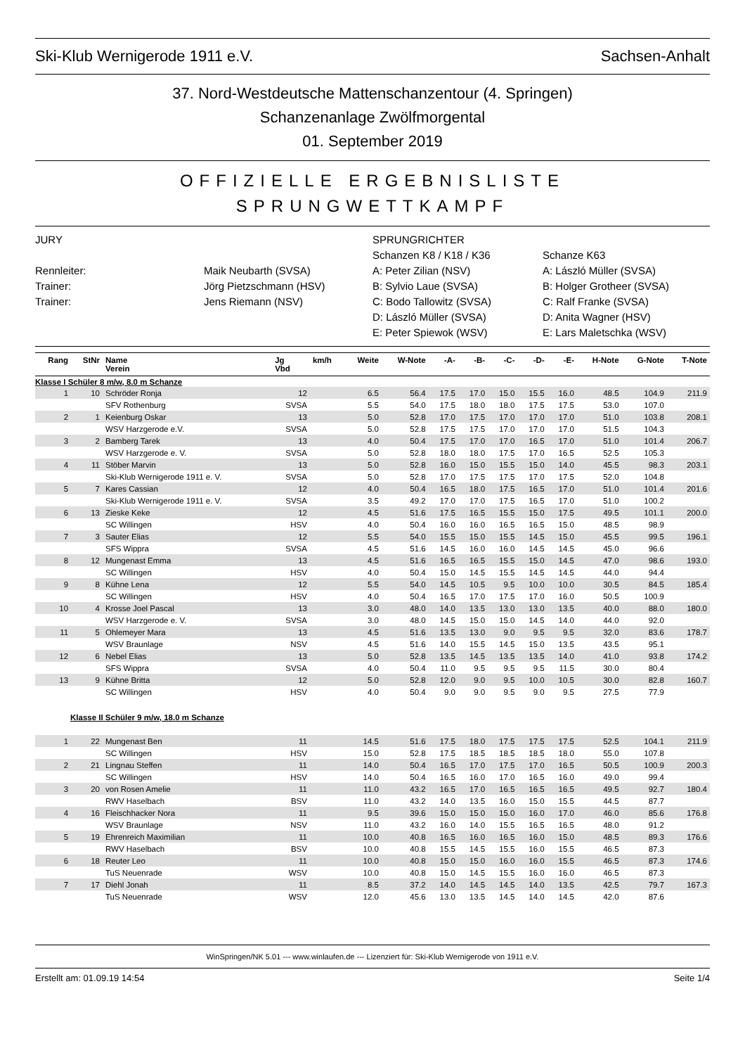Ski-Klub Wernigerode 1911 e.V. Sachsen-Anhalt
37. Nord-Westdeutsche Mattenschanzentour (4. Springen)
Schanzenanlage Zwölfmorgental
01. September 2019
OFFIZIELLE ERGEBNISLISTE
SPRUNGWETTKAMPF
JURY
SPRUNGRICHTER
Schanzen K8 / K18 / K36
Schanze K63
Rennleiter:
Maik Neubarth (SVSA)
A: Peter Zilian (NSV)
A: László Müller (SVSA)
Trainer:
Jörg Pietzschmann (HSV)
B: Sylvio Laue (SVSA)
B: Holger Grotheer (SVSA)
Trainer:
Jens Riemann (NSV)
C: Bodo Tallowitz (SVSA)
C: Ralf Franke (SVSA)
D: László Müller (SVSA)
D: Anita Wagner (HSV)
E: Peter Spiewok (WSV)
E: Lars Maletschka (WSV)
| Rang | StNr | Name Verein | Jg Vbd | km/h | Weite | W-Note | -A- | -B- | -C- | -D- | -E- | H-Note | G-Note | T-Note |
| --- | --- | --- | --- | --- | --- | --- | --- | --- | --- | --- | --- | --- | --- | --- |
| Klasse I Schüler 8 m/w, 8.0 m Schanze | | | | | | | | | | | | | | |
| 1 | 10 | Schröder Ronja | 12 | | 6.5 | 56.4 | 17.5 | 17.0 | 15.0 | 15.5 | 16.0 | 48.5 | 104.9 | 211.9 |
| | | SFV Rothenburg | SVSA | | 5.5 | 54.0 | 17.5 | 18.0 | 18.0 | 17.5 | 17.5 | 53.0 | 107.0 | |
| 2 | 1 | Keienburg Oskar | 13 | | 5.0 | 52.8 | 17.0 | 17.5 | 17.0 | 17.0 | 17.0 | 51.0 | 103.8 | 208.1 |
| | | WSV Harzgerode e.V. | SVSA | | 5.0 | 52.8 | 17.5 | 17.5 | 17.0 | 17.0 | 17.0 | 51.5 | 104.3 | |
| 3 | 2 | Bamberg Tarek | 13 | | 4.0 | 50.4 | 17.5 | 17.0 | 17.0 | 16.5 | 17.0 | 51.0 | 101.4 | 206.7 |
| | | WSV Harzgerode e. V. | SVSA | | 5.0 | 52.8 | 18.0 | 18.0 | 17.5 | 17.0 | 16.5 | 52.5 | 105.3 | |
| 4 | 11 | Stöber Marvin | 13 | | 5.0 | 52.8 | 16.0 | 15.0 | 15.5 | 15.0 | 14.0 | 45.5 | 98.3 | 203.1 |
| | | Ski-Klub Wernigerode 1911 e. V. | SVSA | | 5.0 | 52.8 | 17.0 | 17.5 | 17.5 | 17.0 | 17.5 | 52.0 | 104.8 | |
| 5 | 7 | Kares Cassian | 12 | | 4.0 | 50.4 | 16.5 | 18.0 | 17.5 | 16.5 | 17.0 | 51.0 | 101.4 | 201.6 |
| | | Ski-Klub Wernigerode 1911 e. V. | SVSA | | 3.5 | 49.2 | 17.0 | 17.0 | 17.5 | 16.5 | 17.0 | 51.0 | 100.2 | |
| 6 | 13 | Zieske Keke | 12 | | 4.5 | 51.6 | 17.5 | 16.5 | 15.5 | 15.0 | 17.5 | 49.5 | 101.1 | 200.0 |
| | | SC Willingen | HSV | | 4.0 | 50.4 | 16.0 | 16.0 | 16.5 | 16.5 | 15.0 | 48.5 | 98.9 | |
| 7 | 3 | Sauter Elias | 12 | | 5.5 | 54.0 | 15.5 | 15.0 | 15.5 | 14.5 | 15.0 | 45.5 | 99.5 | 196.1 |
| | | SFS Wippra | SVSA | | 4.5 | 51.6 | 14.5 | 16.0 | 16.0 | 14.5 | 14.5 | 45.0 | 96.6 | |
| 8 | 12 | Mungenast Emma | 13 | | 4.5 | 51.6 | 16.5 | 16.5 | 15.5 | 15.0 | 14.5 | 47.0 | 98.6 | 193.0 |
| | | SC Willingen | HSV | | 4.0 | 50.4 | 15.0 | 14.5 | 15.5 | 14.5 | 14.5 | 44.0 | 94.4 | |
| 9 | 8 | Kühne Lena | 12 | | 5.5 | 54.0 | 14.5 | 10.5 | 9.5 | 10.0 | 10.0 | 30.5 | 84.5 | 185.4 |
| | | SC Willingen | HSV | | 4.0 | 50.4 | 16.5 | 17.0 | 17.5 | 17.0 | 16.0 | 50.5 | 100.9 | |
| 10 | 4 | Krosse Joel Pascal | 13 | | 3.0 | 48.0 | 14.0 | 13.5 | 13.0 | 13.0 | 13.5 | 40.0 | 88.0 | 180.0 |
| | | WSV Harzgerode e. V. | SVSA | | 3.0 | 48.0 | 14.5 | 15.0 | 15.0 | 14.5 | 14.0 | 44.0 | 92.0 | |
| 11 | 5 | Ohlemeyer Mara | 13 | | 4.5 | 51.6 | 13.5 | 13.0 | 9.0 | 9.5 | 9.5 | 32.0 | 83.6 | 178.7 |
| | | WSV Braunlage | NSV | | 4.5 | 51.6 | 14.0 | 15.5 | 14.5 | 15.0 | 13.5 | 43.5 | 95.1 | |
| 12 | 6 | Nebel Elias | 13 | | 5.0 | 52.8 | 13.5 | 14.5 | 13.5 | 13.5 | 14.0 | 41.0 | 93.8 | 174.2 |
| | | SFS Wippra | SVSA | | 4.0 | 50.4 | 11.0 | 9.5 | 9.5 | 9.5 | 11.5 | 30.0 | 80.4 | |
| 13 | 9 | Kühne Britta | 12 | | 5.0 | 52.8 | 12.0 | 9.0 | 9.5 | 10.0 | 10.5 | 30.0 | 82.8 | 160.7 |
| | | SC Willingen | HSV | | 4.0 | 50.4 | 9.0 | 9.0 | 9.5 | 9.0 | 9.5 | 27.5 | 77.9 | |
| Klasse II Schüler 9 m/w, 18.0 m Schanze | | | | | | | | | | | | | | |
| 1 | 22 | Mungenast Ben | 11 | | 14.5 | 51.6 | 17.5 | 18.0 | 17.5 | 17.5 | 17.5 | 52.5 | 104.1 | 211.9 |
| | | SC Willingen | HSV | | 15.0 | 52.8 | 17.5 | 18.5 | 18.5 | 18.5 | 18.0 | 55.0 | 107.8 | |
| 2 | 21 | Lingnau Steffen | 11 | | 14.0 | 50.4 | 16.5 | 17.0 | 17.5 | 17.0 | 16.5 | 50.5 | 100.9 | 200.3 |
| | | SC Willingen | HSV | | 14.0 | 50.4 | 16.5 | 16.0 | 17.0 | 16.5 | 16.0 | 49.0 | 99.4 | |
| 3 | 20 | von Rosen Amelie | 11 | | 11.0 | 43.2 | 16.5 | 17.0 | 16.5 | 16.5 | 16.5 | 49.5 | 92.7 | 180.4 |
| | | RWV Haselbach | BSV | | 11.0 | 43.2 | 14.0 | 13.5 | 16.0 | 15.0 | 15.5 | 44.5 | 87.7 | |
| 4 | 16 | Fleischhacker Nora | 11 | | 9.5 | 39.6 | 15.0 | 15.0 | 15.0 | 16.0 | 17.0 | 46.0 | 85.6 | 176.8 |
| | | WSV Braunlage | NSV | | 11.0 | 43.2 | 16.0 | 14.0 | 15.5 | 16.5 | 16.5 | 48.0 | 91.2 | |
| 5 | 19 | Ehrenreich Maximilian | 11 | | 10.0 | 40.8 | 16.5 | 16.0 | 16.5 | 16.0 | 15.0 | 48.5 | 89.3 | 176.6 |
| | | RWV Haselbach | BSV | | 10.0 | 40.8 | 15.5 | 14.5 | 15.5 | 16.0 | 15.5 | 46.5 | 87.3 | |
| 6 | 18 | Reuter Leo | 11 | | 10.0 | 40.8 | 15.0 | 15.0 | 16.0 | 16.0 | 15.5 | 46.5 | 87.3 | 174.6 |
| | | TuS Neuenrade | WSV | | 10.0 | 40.8 | 15.0 | 14.5 | 15.5 | 16.0 | 16.0 | 46.5 | 87.3 | |
| 7 | 17 | Diehl Jonah | 11 | | 8.5 | 37.2 | 14.0 | 14.5 | 14.5 | 14.0 | 13.5 | 42.5 | 79.7 | 167.3 |
| | | TuS Neuenrade | WSV | | 12.0 | 45.6 | 13.0 | 13.5 | 14.5 | 14.0 | 14.5 | 42.0 | 87.6 | |
WinSpringen/NK 5.01 --- www.winlaufen.de --- Lizenziert für: Ski-Klub Wernigerode von 1911 e.V.
Erstellt am: 01.09.19 14:54 Seite 1/4